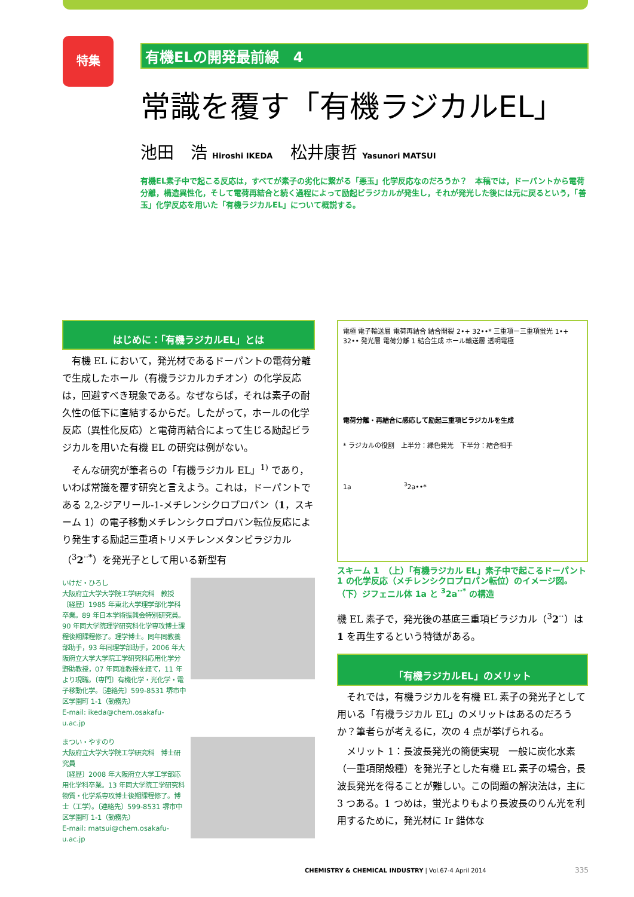特集
有機ELの開発最前線　4
常識を覆す「有機ラジカルEL」
池田　浩 Hiroshi IKEDA 松井康哲 Yasunori MATSUI
有機EL素子中で起こる反応は，すべてが素子の劣化に繋がる「悪玉」化学反応なのだろうか？　本稿では，ドーパントから電荷分離，構造異性化，そして電荷再結合と続く過程によって励起ビラジカルが発生し，それが発光した後には元に戻るという，「善玉」化学反応を用いた「有機ラジカルEL」について概説する。
はじめに：「有機ラジカルEL」とは
有機 EL において，発光材であるドーパントの電荷分離で生成したホール（有機ラジカルカチオン）の化学反応は，回避すべき現象である。なぜならば，それは素子の耐久性の低下に直結するからだ。したがって，ホールの化学反応（異性化反応）と電荷再結合によって生じる励起ビラジカルを用いた有機 EL の研究は例がない。
そんな研究が筆者らの「有機ラジカル EL」<sup>1)</sup> であり，いわば常識を覆す研究と言えよう。これは，ドーパントである 2,2-ジアリール-1-メチレンシクロプロパン（1，スキーム 1）の電子移動メチレンシクロプロパン転位反応により発生する励起三重項トリメチレンメタンビラジカル（<sup>3</sup>2<sup>··*</sup>）を発光子として用いる新型有
いけだ・ひろし
大阪府立大学大学院工学研究科　教授
〔経歴〕1985 年東北大学理学部化学科卒業。89 年日本学術振興会特別研究員。90 年同大学院理学研究科化学専攻博士課程後期課程修了。理学博士。同年同教養部助手，93 年同理学部助手，2006 年大阪府立大学大学院工学研究科応用化学分野助教授，07 年同准教授を経て，11 年より現職。〔専門〕有機化学・光化学・電子移動化学。〔連絡先〕599-8531 堺市中区学園町 1-1（勤務先）
E-mail: ikeda@chem.osakafu-u.ac.jp
まつい・やすのり
大阪府立大学大学院工学研究科　博士研究員
〔経歴〕2008 年大阪府立大学工学部応用化学科卒業。13 年同大学院工学研究科物質・化学系専攻博士後期課程修了。博士（工学）。〔連絡先〕599-8531 堺市中区学園町 1-1（勤務先）
E-mail: matsui@chem.osakafu-u.ac.jp
電極 電子輸送層 電荷再結合 結合開裂 2•+ 32••* 三重項ー三重項蛍光 1•+ 32•• 発光層 電荷分離 1 結合生成 ホール輸送層 透明電極
電荷分離・再結合に感応して励起三重項ビラジカルを生成
* ラジカルの役割　上半分：緑色発光　下半分：結合相手
1a　　　　　　　　<sup>3</sup>2a••*
スキーム 1　（上）「有機ラジカル EL」素子中で起こるドーパント 1 の化学反応（メチレンシクロプロパン転位）のイメージ図。（下）ジフェニル体 1a と <sup>3</sup>2a<sup>··*</sup> の構造
機 EL 素子で，発光後の基底三重項ビラジカル（<sup>3</sup>2<sup>··</sup>）は 1 を再生するという特徴がある。
「有機ラジカルEL」のメリット
それでは，有機ラジカルを有機 EL 素子の発光子として用いる「有機ラジカル EL」のメリットはあるのだろうか？筆者らが考えるに，次の 4 点が挙げられる。
メリット 1：長波長発光の簡便実現　一般に炭化水素（一重項閉殻種）を発光子とした有機 EL 素子の場合，長波長発光を得ることが難しい。この問題の解決法は，主に 3 つある。1 つめは，蛍光よりもより長波長のりん光を利用するために，発光材に Ir 錯体な
CHEMISTRY & CHEMICAL INDUSTRY | Vol.67-4 April 2014
335